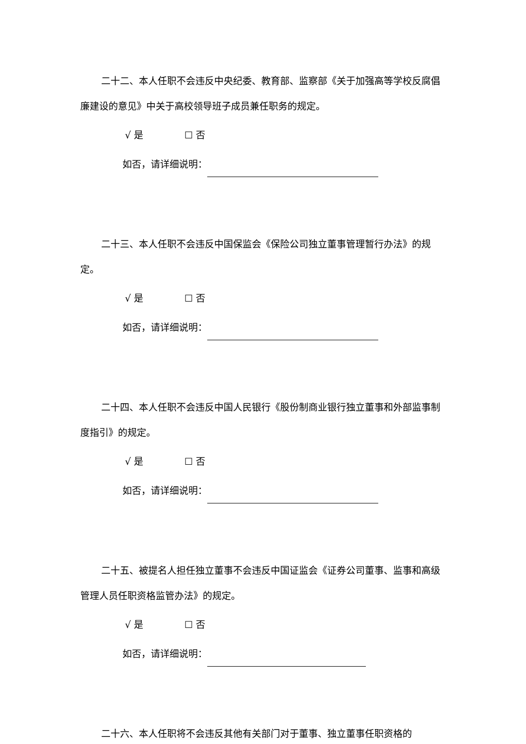二十二、本人任职不会违反中央纪委、教育部、监察部《关于加强高等学校反腐倡廉建设的意见》中关于高校领导班子成员兼任职务的规定。
√ 是 ☐ 否
如否，请详细说明：
二十三、本人任职不会违反中国保监会《保险公司独立董事管理暂行办法》的规定。
√ 是 ☐ 否
如否，请详细说明：
二十四、本人任职不会违反中国人民银行《股份制商业银行独立董事和外部监事制度指引》的规定。
√ 是 ☐ 否
如否，请详细说明：
二十五、被提名人担任独立董事不会违反中国证监会《证券公司董事、监事和高级管理人员任职资格监管办法》的规定。
√ 是 ☐ 否
如否，请详细说明：
二十六、本人任职将不会违反其他有关部门对于董事、独立董事任职资格的